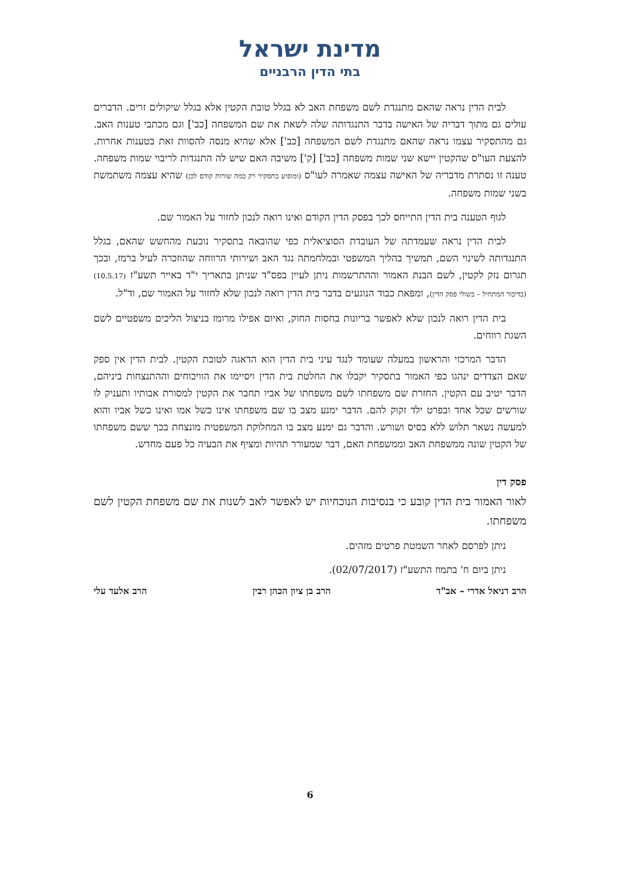מדינת ישראל
בתי הדין הרבניים
לבית הדין נראה שהאם מתנגדת לשם משפחת האב לא בגלל טובת הקטין אלא בגלל שיקולים זרים. הדברים עולים גם מתוך דבריה של האישה בדבר התנגדותה שלה לשאת את שם המשפחה [כב'] וגם מכתבי טענות האב. גם מהתסקיר עצמו נראה שהאם מתנגדת לשם המשפחה [כב'] אלא שהיא מנסה להסוות זאת בטענות אחרות. להצעת העו"ס שהקטין יישא שני שמות משפחה [כב'] [ק'] משיבה האם שיש לה התנגדות לריבוי שמות משפחה. טענה זו נסתרת מדבריה של האישה עצמה שאמרה לעו"ס (ומופיע בתסקיר רק כמה שורות קודם לכן) שהיא עצמה משתמשת בשני שמות משפחה.
לגוף הטענה בית הדין התייחס לכך בפסק הדין הקודם ואינו רואה לנכון לחזור על האמור שם.
לבית הדין נראה שעמדתה של העובדת הסוציאלית כפי שהובאה בתסקיר נובעת מהחשש שהאם, בגלל התנגדותה לשינוי השם, תמשיך בהליך המשפטי ובמלחמתה נגד האב ושירותי הרווחה שהוזכרה לעיל ברמז, ובכך תגרום נזק לקטין, לשם הבנת האמור וההתרשמות ניתן לעיין בפס"ד שניתן בתאריך י"ד באייר תשע"ז (10.5.17) (בדיבור המתחיל – בשולי פסק הדין), ומפאת כבוד הנוגעים בדבר בית הדין רואה לנכון שלא לחזור על האמור שם, וד"ל.
בית הדין רואה לנכון שלא לאפשר בריונות בחסות החוק, ואיום אפילו מרומז בניצול הליכים משפטיים לשם השגת רווחים.
הדבר המרכזי והראשון במעלה שעומד לנגד עיני בית הדין הוא הדאגה לטובת הקטין. לבית הדין אין ספק שאם הצדדים ינהגו כפי האמור בתסקיר יקבלו את החלטת בית הדין ויסיימו את הוויכוחים וההתנצחות ביניהם, הדבר יטיב עם הקטין. החזרת שם משפחתו לשם משפחתו של אביו תחבר את הקטין למסורת אבותיו ותעניק לו שורשים שכל אחד ובפרט ילד זקוק להם. הדבר ימנע מצב בו שם משפחתו אינו כשל אמו ואינו כשל אביו והוא למעשה נשאר תלוש ללא בסיס ושורש. והדבר גם ימנע מצב בו המחלוקת המשפטית מונצחת בכך ששם משפחתו של הקטין שונה ממשפחת האב וממשפחת האם, דבר שמעורר תהיות ומציף את הבעיה כל פעם מחדש.
פסק דין
לאור האמור בית הדין קובע כי בנסיבות הנוכחיות יש לאפשר לאב לשנות את שם משפחת הקטין לשם משפחתו.
ניתן לפרסם לאחר השמטת פרטים מזהים.
ניתן ביום ח' בתמוז התשע"ז (02/07/2017).
הרב דניאל אדרי – אב"ד הרב בן ציון הכהן רבין הרב אלעד עלי
6